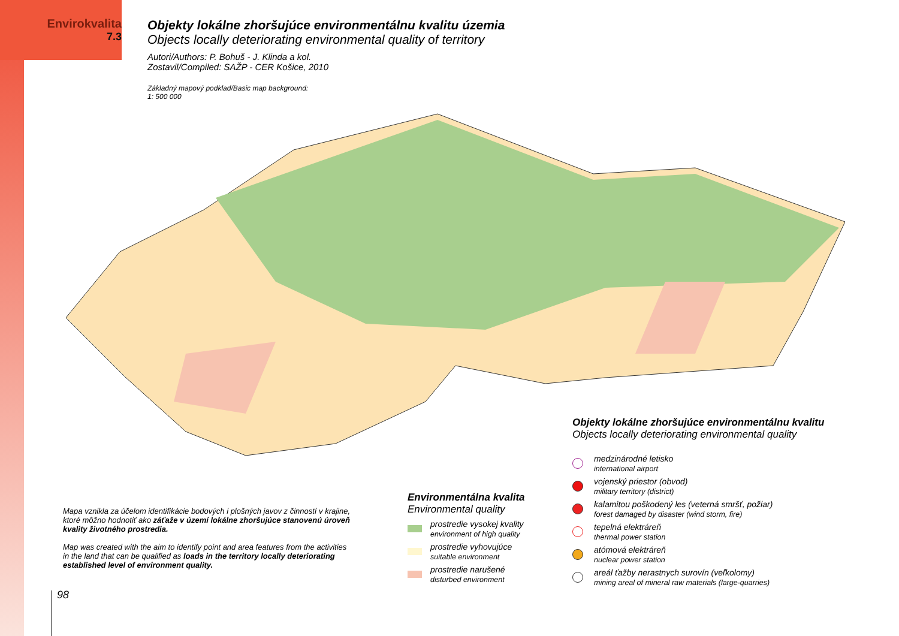Envirokvalita
7.3
Objekty lokálne zhoršujúce environmentálnu kvalitu územia
Objects locally deteriorating environmental quality of territory
Autori/Authors: P. Bohuš - J. Klinda a kol.
Zostavil/Compiled: SAŽP - CER Košice, 2010
Základný mapový podklad/Basic map background:
1: 500 000
Mapa vznikla za účelom identifikácie bodových i plošných javov z činností v krajine, ktoré môžno hodnotiť ako záťaže v území lokálne zhoršujúce stanovenú úroveň kvality životného prostredia.
Map was created with the aim to identify point and area features from the activities in the land that can be qualified as loads in the territory locally deteriorating established level of environment quality.
Environmentálna kvalita
Environmental quality
prostredie vysokej kvality
environment of high quality
prostredie vyhovujúce
suitable environment
prostredie narušené
disturbed environment
Objekty lokálne zhoršujúce environmentálnu kvalitu
Objects locally deteriorating environmental quality
medzinárodné letisko
international airport
vojenský priestor (obvod)
military territory (district)
kalamitou poškodený les (veterná smršť, požiar)
forest damaged by disaster (wind storm, fire)
tepelná elektráreň
thermal power station
atómová elektráreň
nuclear power station
areál ťažby nerastnych surovín (veľkolomy)
mining areal of mineral raw materials (large-quarries)
98